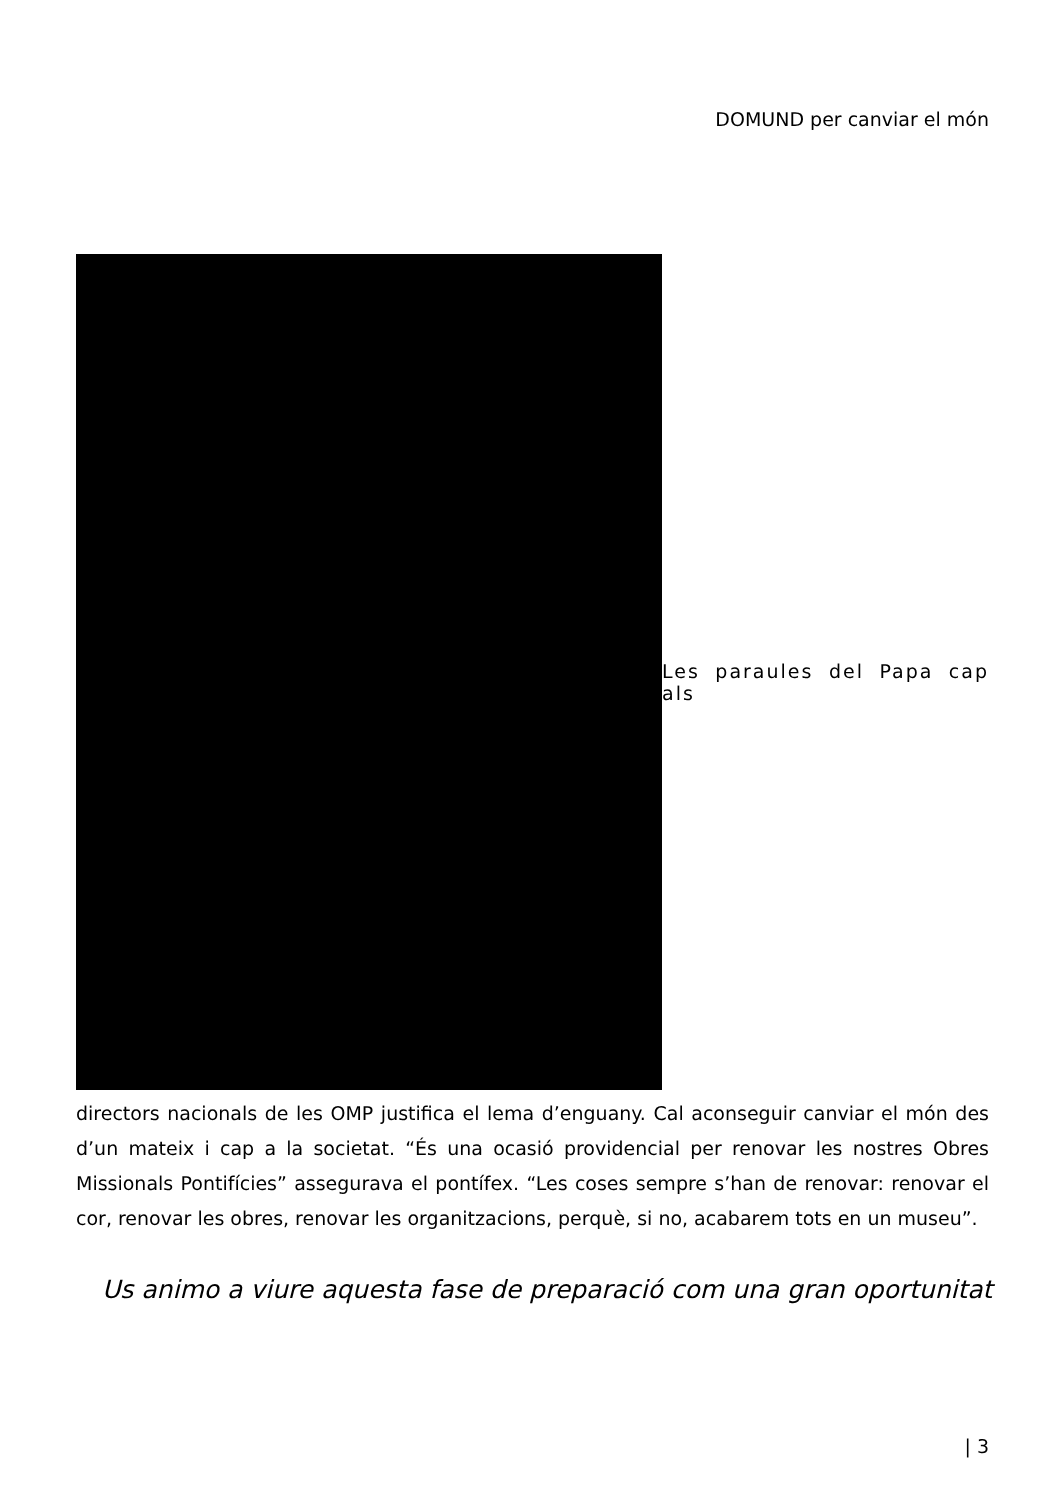DOMUND per canviar el món
Les paraules del Papa cap als
directors nacionals de les OMP justifica el lema d’enguany. Cal aconseguir canviar el món des d’un mateix i cap a la societat. “És una ocasió providencial per renovar les nostres Obres Missionals Pontifícies” assegurava el pontífex. “Les coses sempre s’han de renovar: renovar el cor, renovar les obres, renovar les organitzacions, perquè, si no, acabarem tots en un museu”.
Us animo a viure aquesta fase de preparació com una gran oportunitat
| 3